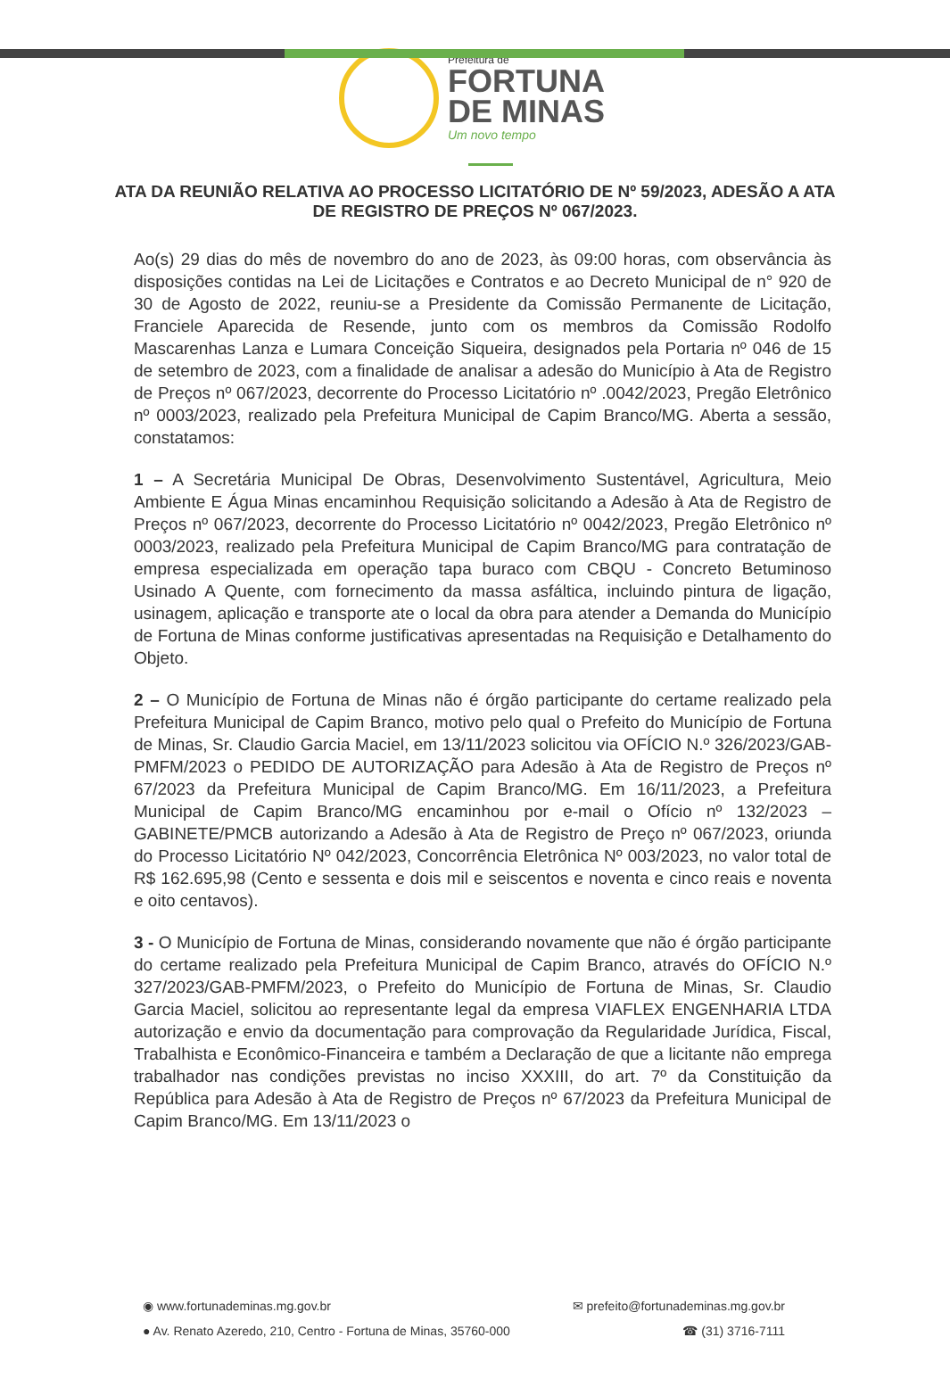Prefeitura de
FORTUNA
DE MINAS
Um novo tempo
ATA DA REUNIÃO RELATIVA AO PROCESSO LICITATÓRIO DE Nº 59/2023, ADESÃO A ATA DE REGISTRO DE PREÇOS Nº 067/2023.
Ao(s) 29 dias do mês de novembro do ano de 2023, às 09:00 horas, com observância às disposições contidas na Lei de Licitações e Contratos e ao Decreto Municipal de n° 920 de 30 de Agosto de 2022, reuniu-se a Presidente da Comissão Permanente de Licitação, Franciele Aparecida de Resende, junto com os membros da Comissão Rodolfo Mascarenhas Lanza e Lumara Conceição Siqueira, designados pela Portaria nº 046 de 15 de setembro de 2023, com a finalidade de analisar a adesão do Município à Ata de Registro de Preços nº 067/2023, decorrente do Processo Licitatório nº .0042/2023, Pregão Eletrônico nº 0003/2023, realizado pela Prefeitura Municipal de Capim Branco/MG. Aberta a sessão, constatamos:
1 – A Secretária Municipal De Obras, Desenvolvimento Sustentável, Agricultura, Meio Ambiente E Água Minas encaminhou Requisição solicitando a Adesão à Ata de Registro de Preços nº 067/2023, decorrente do Processo Licitatório nº 0042/2023, Pregão Eletrônico nº 0003/2023, realizado pela Prefeitura Municipal de Capim Branco/MG para contratação de empresa especializada em operação tapa buraco com CBQU - Concreto Betuminoso Usinado A Quente, com fornecimento da massa asfáltica, incluindo pintura de ligação, usinagem, aplicação e transporte ate o local da obra para atender a Demanda do Município de Fortuna de Minas conforme justificativas apresentadas na Requisição e Detalhamento do Objeto.
2 – O Município de Fortuna de Minas não é órgão participante do certame realizado pela Prefeitura Municipal de Capim Branco, motivo pelo qual o Prefeito do Município de Fortuna de Minas, Sr. Claudio Garcia Maciel, em 13/11/2023 solicitou via OFÍCIO N.º 326/2023/GAB-PMFM/2023 o PEDIDO DE AUTORIZAÇÃO para Adesão à Ata de Registro de Preços nº 67/2023 da Prefeitura Municipal de Capim Branco/MG. Em 16/11/2023, a Prefeitura Municipal de Capim Branco/MG encaminhou por e-mail o Ofício nº 132/2023 – GABINETE/PMCB autorizando a Adesão à Ata de Registro de Preço nº 067/2023, oriunda do Processo Licitatório Nº 042/2023, Concorrência Eletrônica Nº 003/2023, no valor total de R$ 162.695,98 (Cento e sessenta e dois mil e seiscentos e noventa e cinco reais e noventa e oito centavos).
3 - O Município de Fortuna de Minas, considerando novamente que não é órgão participante do certame realizado pela Prefeitura Municipal de Capim Branco, através do OFÍCIO N.º 327/2023/GAB-PMFM/2023, o Prefeito do Município de Fortuna de Minas, Sr. Claudio Garcia Maciel, solicitou ao representante legal da empresa VIAFLEX ENGENHARIA LTDA autorização e envio da documentação para comprovação da Regularidade Jurídica, Fiscal, Trabalhista e Econômico-Financeira e também a Declaração de que a licitante não emprega trabalhador nas condições previstas no inciso XXXIII, do art. 7º da Constituição da República para Adesão à Ata de Registro de Preços nº 67/2023 da Prefeitura Municipal de Capim Branco/MG. Em 13/11/2023 o
◉ www.fortunademinas.mg.gov.br ✉ prefeito@fortunademinas.mg.gov.br
● Av. Renato Azeredo, 210, Centro - Fortuna de Minas, 35760-000 ☎ (31) 3716-7111